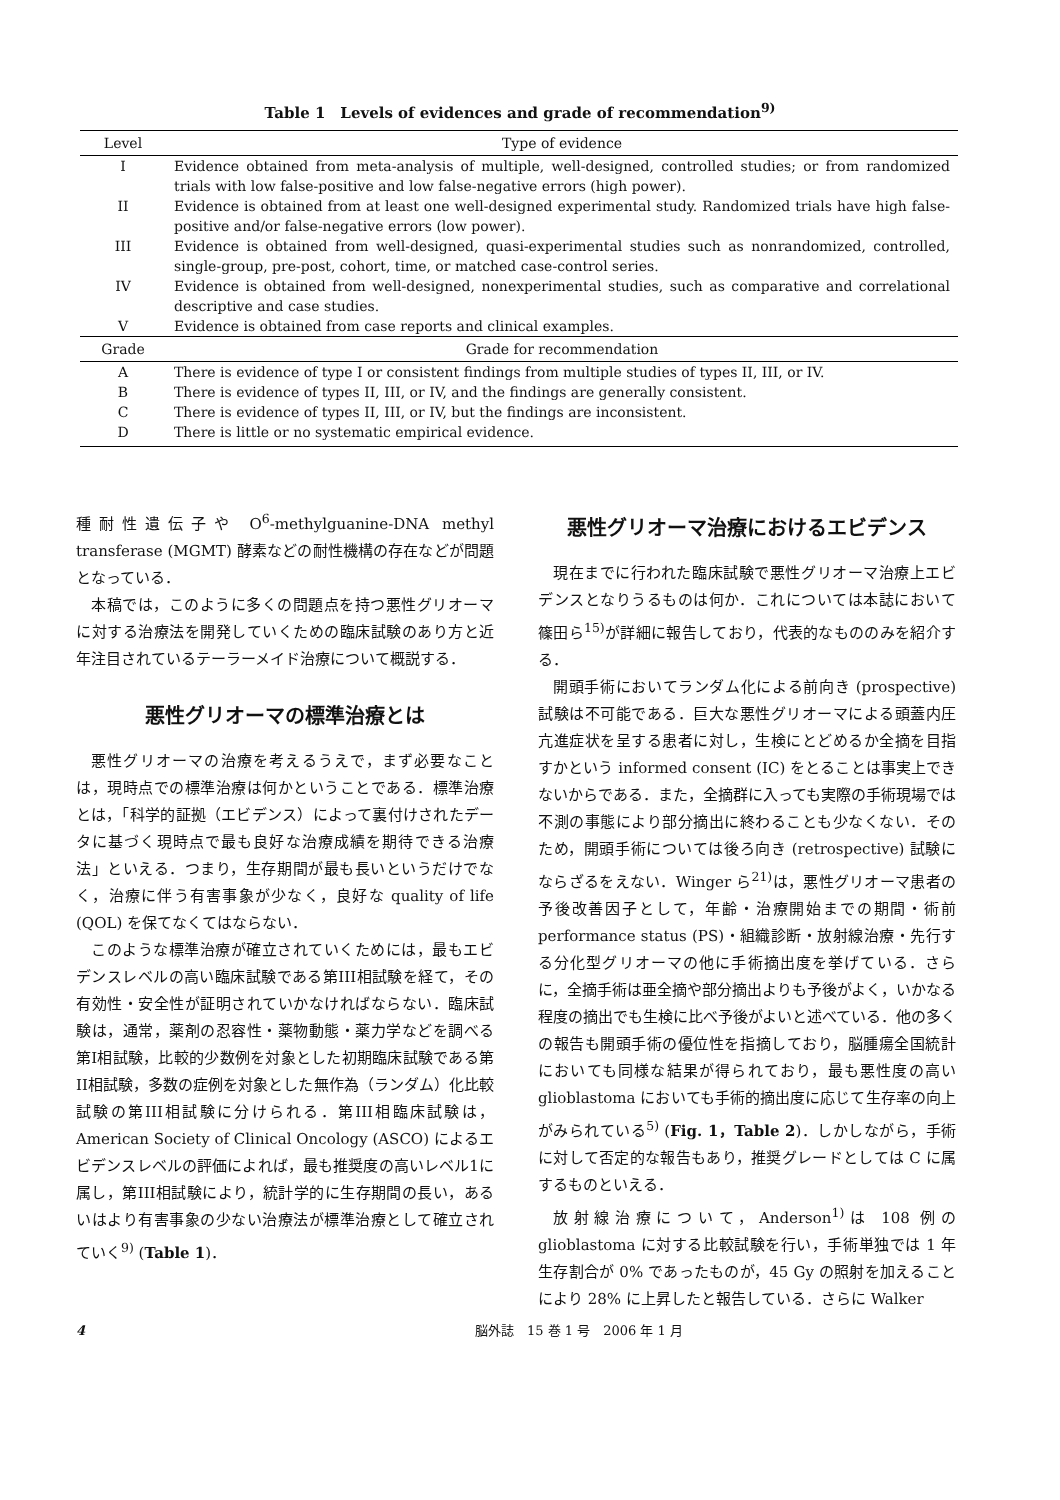Table 1　Levels of evidences and grade of recommendation<sup>9)</sup>
| Level | Type of evidence |
| --- | --- |
| I | Evidence obtained from meta-analysis of multiple, well-designed, controlled studies; or from randomized trials with low false-positive and low false-negative errors (high power). |
| II | Evidence is obtained from at least one well-designed experimental study. Randomized trials have high false-positive and/or false-negative errors (low power). |
| III | Evidence is obtained from well-designed, quasi-experimental studies such as nonrandomized, controlled, single-group, pre-post, cohort, time, or matched case-control series. |
| IV | Evidence is obtained from well-designed, nonexperimental studies, such as comparative and correlational descriptive and case studies. |
| V | Evidence is obtained from case reports and clinical examples. |
| Grade | Grade for recommendation |
| A | There is evidence of type I or consistent findings from multiple studies of types II, III, or IV. |
| B | There is evidence of types II, III, or IV, and the findings are generally consistent. |
| C | There is evidence of types II, III, or IV, but the findings are inconsistent. |
| D | There is little or no systematic empirical evidence. |
種耐性遺伝子や O<sup>6</sup>-methylguanine-DNA methyl transferase (MGMT) 酵素などの耐性機構の存在などが問題となっている．
本稿では，このように多くの問題点を持つ悪性グリオーマに対する治療法を開発していくための臨床試験のあり方と近年注目されているテーラーメイド治療について概説する．
悪性グリオーマの標準治療とは
悪性グリオーマの治療を考えるうえで，まず必要なことは，現時点での標準治療は何かということである．標準治療とは，「科学的証拠（エビデンス）によって裏付けされたデータに基づく現時点で最も良好な治療成績を期待できる治療法」といえる．つまり，生存期間が最も長いというだけでなく，治療に伴う有害事象が少なく，良好な quality of life (QOL) を保てなくてはならない．
このような標準治療が確立されていくためには，最もエビデンスレベルの高い臨床試験である第III相試験を経て，その有効性・安全性が証明されていかなければならない．臨床試験は，通常，薬剤の忍容性・薬物動態・薬力学などを調べる第I相試験，比較的少数例を対象とした初期臨床試験である第II相試験，多数の症例を対象とした無作為（ランダム）化比較試験の第III相試験に分けられる．第III相臨床試験は，American Society of Clinical Oncology (ASCO) によるエビデンスレベルの評価によれば，最も推奨度の高いレベル1に属し，第III相試験により，統計学的に生存期間の長い，あるいはより有害事象の少ない治療法が標準治療として確立されていく<sup>9)</sup> (Table 1)．
悪性グリオーマ治療におけるエビデンス
現在までに行われた臨床試験で悪性グリオーマ治療上エビデンスとなりうるものは何か．これについては本誌において篠田ら<sup>15)</sup>が詳細に報告しており，代表的なもののみを紹介する．
開頭手術においてランダム化による前向き (prospective) 試験は不可能である．巨大な悪性グリオーマによる頭蓋内圧亢進症状を呈する患者に対し，生検にとどめるか全摘を目指すかという informed consent (IC) をとることは事実上できないからである．また，全摘群に入っても実際の手術現場では不測の事態により部分摘出に終わることも少なくない．そのため，開頭手術については後ろ向き (retrospective) 試験にならざるをえない．Winger ら<sup>21)</sup>は，悪性グリオーマ患者の予後改善因子として，年齢・治療開始までの期間・術前 performance status (PS)・組織診断・放射線治療・先行する分化型グリオーマの他に手術摘出度を挙げている．さらに，全摘手術は亜全摘や部分摘出よりも予後がよく，いかなる程度の摘出でも生検に比べ予後がよいと述べている．他の多くの報告も開頭手術の優位性を指摘しており，脳腫瘍全国統計においても同様な結果が得られており，最も悪性度の高い glioblastoma においても手術的摘出度に応じて生存率の向上がみられている<sup>5)</sup> (Fig. 1，Table 2)．しかしながら，手術に対して否定的な報告もあり，推奨グレードとしては C に属するものといえる．
放射線治療について，Anderson<sup>1)</sup>は 108 例の glioblastoma に対する比較試験を行い，手術単独では 1 年生存割合が 0% であったものが，45 Gy の照射を加えることにより 28% に上昇したと報告している．さらに Walker
4 脳外誌　15 巻 1 号　2006 年 1 月